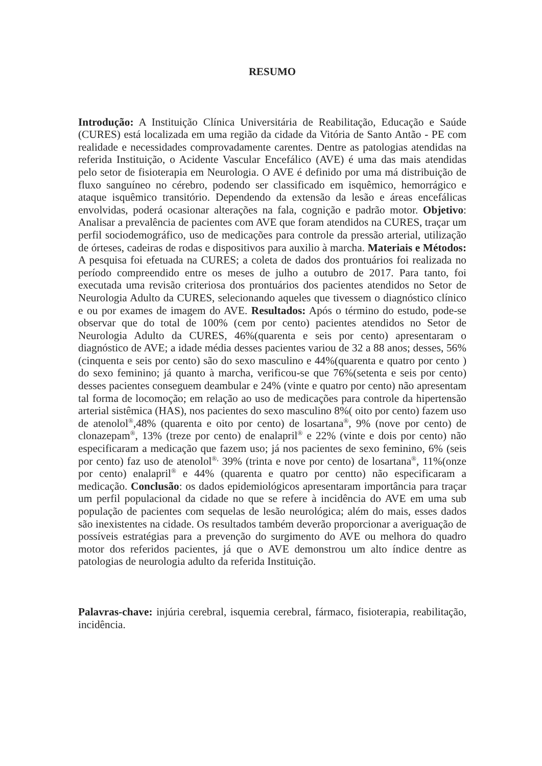RESUMO
Introdução: A Instituição Clínica Universitária de Reabilitação, Educação e Saúde (CURES) está localizada em uma região da cidade da Vitória de Santo Antão - PE com realidade e necessidades comprovadamente carentes. Dentre as patologias atendidas na referida Instituição, o Acidente Vascular Encefálico (AVE) é uma das mais atendidas pelo setor de fisioterapia em Neurologia. O AVE é definido por uma má distribuição de fluxo sanguíneo no cérebro, podendo ser classificado em isquêmico, hemorrágico e ataque isquêmico transitório. Dependendo da extensão da lesão e áreas encefálicas envolvidas, poderá ocasionar alterações na fala, cognição e padrão motor. Objetivo: Analisar a prevalência de pacientes com AVE que foram atendidos na CURES, traçar um perfil sociodemográfico, uso de medicações para controle da pressão arterial, utilização de órteses, cadeiras de rodas e dispositivos para auxilio à marcha. Materiais e Métodos: A pesquisa foi efetuada na CURES; a coleta de dados dos prontuários foi realizada no período compreendido entre os meses de julho a outubro de 2017. Para tanto, foi executada uma revisão criteriosa dos prontuários dos pacientes atendidos no Setor de Neurologia Adulto da CURES, selecionando aqueles que tivessem o diagnóstico clínico e ou por exames de imagem do AVE. Resultados: Após o término do estudo, pode-se observar que do total de 100% (cem por cento) pacientes atendidos no Setor de Neurologia Adulto da CURES, 46%(quarenta e seis por cento) apresentaram o diagnóstico de AVE; a idade média desses pacientes variou de 32 a 88 anos; desses, 56%(cinquenta e seis por cento) são do sexo masculino e 44%(quarenta e quatro por cento ) do sexo feminino; já quanto à marcha, verificou-se que 76%(setenta e seis por cento) desses pacientes conseguem deambular e 24% (vinte e quatro por cento) não apresentam tal forma de locomoção; em relação ao uso de medicações para controle da hipertensão arterial sistêmica (HAS), nos pacientes do sexo masculino 8%( oito por cento) fazem uso de atenolol<sup>®</sup>,48% (quarenta e oito por cento) de losartana<sup>®</sup>, 9% (nove por cento) de clonazepam<sup>®</sup>, 13% (treze por cento) de enalapril<sup>®</sup> e 22% (vinte e dois por cento) não especificaram a medicação que fazem uso; já nos pacientes de sexo feminino, 6% (seis por cento) faz uso de atenolol<sup>®,</sup> 39% (trinta e nove por cento) de losartana<sup>®</sup>, 11%(onze por cento) enalapril<sup>®</sup> e 44% (quarenta e quatro por centto) não especificaram a medicação. Conclusão: os dados epidemiológicos apresentaram importância para traçar um perfil populacional da cidade no que se refere à incidência do AVE em uma sub população de pacientes com sequelas de lesão neurológica; além do mais, esses dados são inexistentes na cidade. Os resultados também deverão proporcionar a averiguação de possíveis estratégias para a prevenção do surgimento do AVE ou melhora do quadro motor dos referidos pacientes, já que o AVE demonstrou um alto índice dentre as patologias de neurologia adulto da referida Instituição.
Palavras-chave: injúria cerebral, isquemia cerebral, fármaco, fisioterapia, reabilitação, incidência.